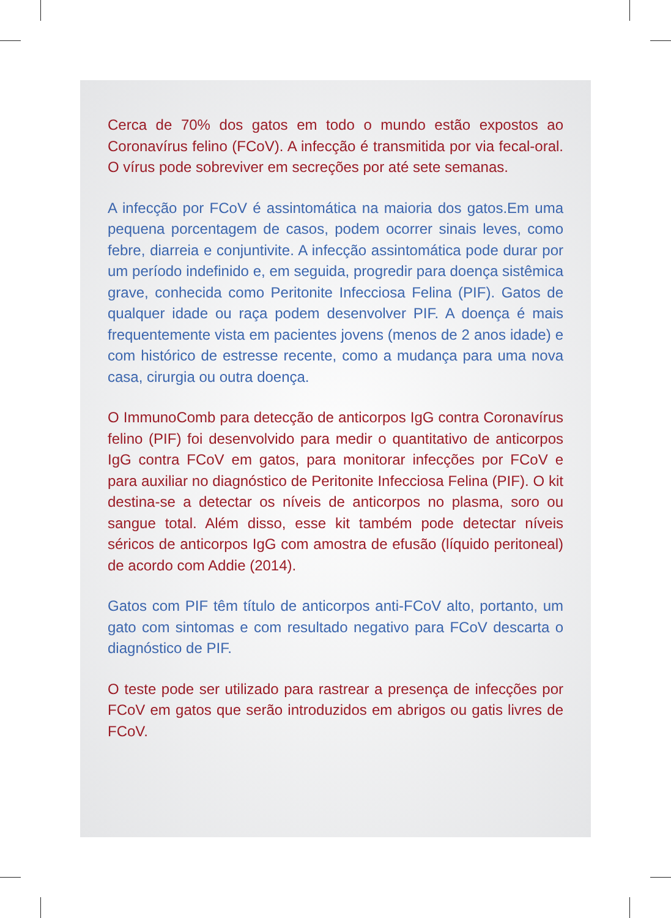Cerca de 70% dos gatos em todo o mundo estão expostos ao Coronavírus felino (FCoV). A infecção é transmitida por via fecal-oral. O vírus pode sobreviver em secreções por até sete semanas.
A infecção por FCoV é assintomática na maioria dos gatos.Em uma pequena porcentagem de casos, podem ocorrer sinais leves, como febre, diarreia e conjuntivite. A infecção assintomática pode durar por um período indefinido e, em seguida, progredir para doença sistêmica grave, conhecida como Peritonite Infecciosa Felina (PIF). Gatos de qualquer idade ou raça podem desenvolver PIF. A doença é mais frequentemente vista em pacientes jovens (menos de 2 anos idade) e com histórico de estresse recente, como a mudança para uma nova casa, cirurgia ou outra doença.
O ImmunoComb para detecção de anticorpos IgG contra Coronavírus felino (PIF) foi desenvolvido para medir o quantitativo de anticorpos IgG contra FCoV em gatos, para monitorar infecções por FCoV e para auxiliar no diagnóstico de Peritonite Infecciosa Felina (PIF). O kit destina-se a detectar os níveis de anticorpos no plasma, soro ou sangue total. Além disso, esse kit também pode detectar níveis séricos de anticorpos IgG com amostra de efusão (líquido peritoneal) de acordo com Addie (2014).
Gatos com PIF têm título de anticorpos anti-FCoV alto, portanto, um gato com sintomas e com resultado negativo para FCoV descarta o diagnóstico de PIF.
O teste pode ser utilizado para rastrear a presença de infecções por FCoV em gatos que serão introduzidos em abrigos ou gatis livres de FCoV.